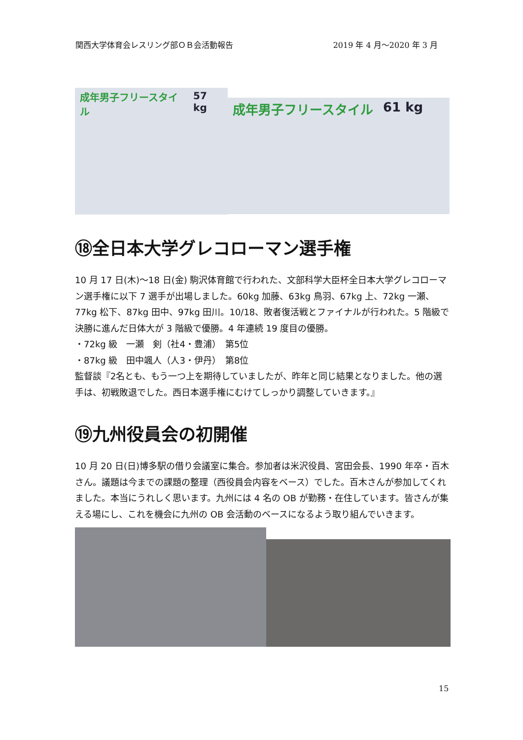関西大学体育会レスリング部ＯＢ会活動報告 2019 年 4 月～2020 年 3 月
成年男子フリースタイル 57 kg
成年男子フリースタイル 61 kg
⑱全日本大学グレコローマン選手権
10 月 17 日(木)～18 日(金) 駒沢体育館で行われた、文部科学大臣杯全日本大学グレコローマン選手権に以下 7 選手が出場しました。60kg 加藤、63kg 鳥羽、67kg 上、72kg 一瀬、77kg 松下、87kg 田中、97kg 田川。10/18、敗者復活戦とファイナルが行われた。5 階級で決勝に進んだ日体大が 3 階級で優勝。4 年連続 19 度目の優勝。
・72kg 級　一瀬　剣（社4・豊浦）　第5位
・87kg 級　田中颯人（人3・伊丹）　第8位
監督談『2名とも、もう一つ上を期待していましたが、昨年と同じ結果となりました。他の選手は、初戦敗退でした。西日本選手権にむけてしっかり調整していきます。』
⑲九州役員会の初開催
10 月 20 日(日)博多駅の借り会議室に集合。参加者は米沢役員、宮田会長、1990 年卒・百木さん。議題は今までの課題の整理（西役員会内容をベース）でした。百木さんが参加してくれました。本当にうれしく思います。九州には 4 名の OB が勤務・在住しています。皆さんが集える場にし、これを機会に九州の OB 会活動のベースになるよう取り組んでいきます。
15